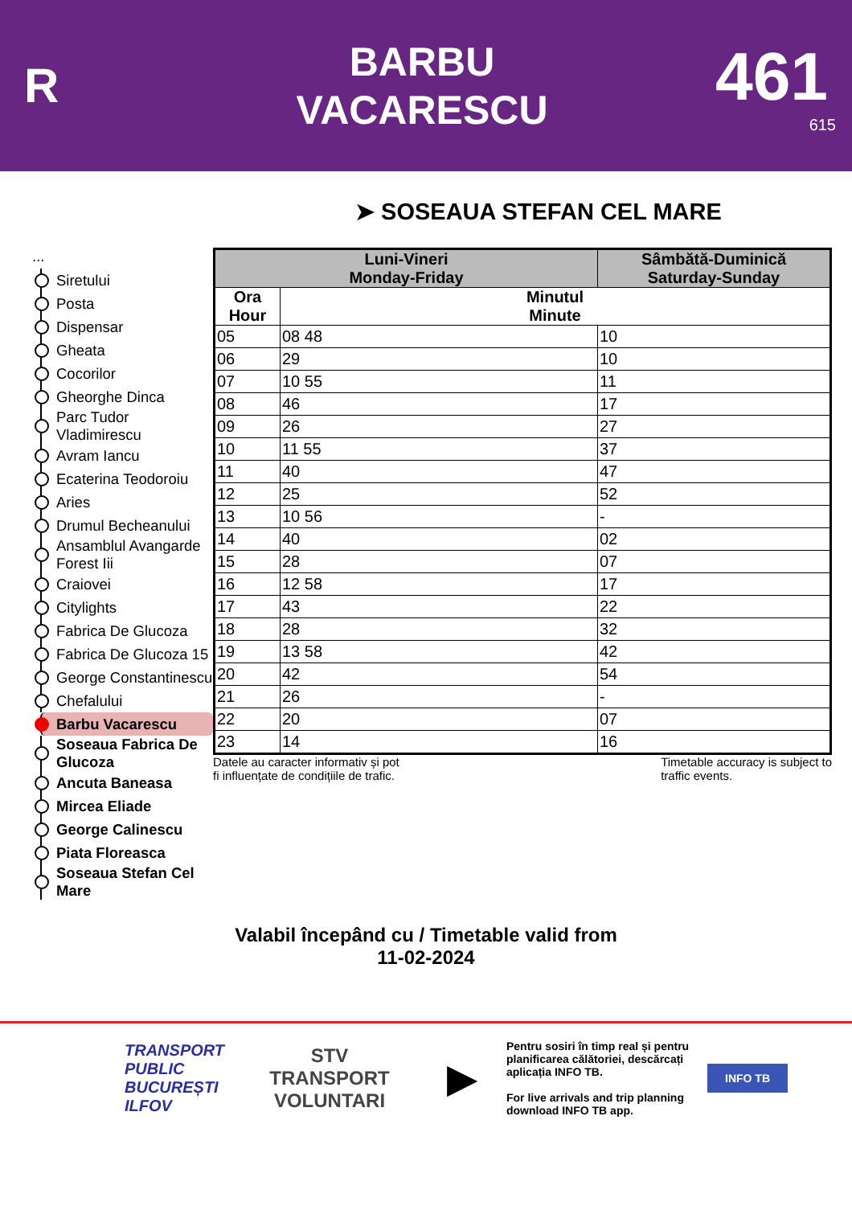R
BARBU
VACARESCU
461
615
➤ SOSEAUA STEFAN CEL MARE
...
Siretului
Posta
Dispensar
Gheata
Cocorilor
Gheorghe Dinca
Parc Tudor Vladimirescu
Avram Iancu
Ecaterina Teodoroiu
Aries
Drumul Becheanului
Ansamblul Avangarde Forest Iii
Craiovei
Citylights
Fabrica De Glucoza
Fabrica De Glucoza 15
George Constantinescu
Chefalului
Barbu Vacarescu
Soseaua Fabrica De Glucoza
Ancuta Baneasa
Mircea Eliade
George Calinescu
Piata Floreasca
Soseaua Stefan Cel Mare
| Luni-Vineri Monday-Friday | | Sâmbătă-Duminică Saturday-Sunday |
| --- | --- | --- |
| Ora Hour | Minutul Minute | |
| 05 | 08 48 | 10 |
| 06 | 29 | 10 |
| 07 | 10 55 | 11 |
| 08 | 46 | 17 |
| 09 | 26 | 27 |
| 10 | 11 55 | 37 |
| 11 | 40 | 47 |
| 12 | 25 | 52 |
| 13 | 10 56 | - |
| 14 | 40 | 02 |
| 15 | 28 | 07 |
| 16 | 12 58 | 17 |
| 17 | 43 | 22 |
| 18 | 28 | 32 |
| 19 | 13 58 | 42 |
| 20 | 42 | 54 |
| 21 | 26 | - |
| 22 | 20 | 07 |
| 23 | 14 | 16 |
Datele au caracter informativ și pot
fi influențate de condițiile de trafic.
Timetable accuracy is subject to
traffic events.
Valabil începând cu / Timetable valid from
11-02-2024
TRANSPORT
PUBLIC
BUCUREȘTI
ILFOV
STV
TRANSPORT
VOLUNTARI
▶
Pentru sosiri în timp real și pentru planificarea călătoriei, descărcați aplicația INFO TB.
For live arrivals and trip planning download INFO TB app.
INFO TB